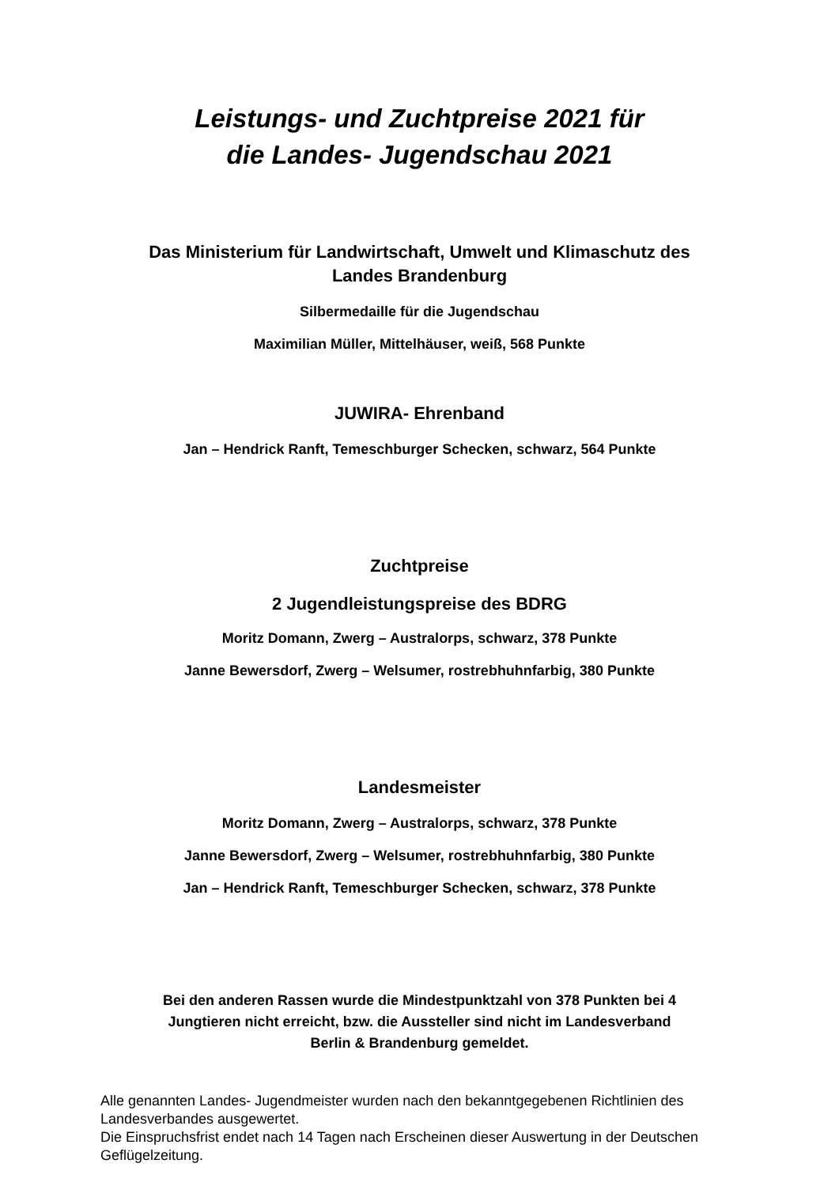Leistungs- und Zuchtpreise 2021 für
die Landes- Jugendschau 2021
Das Ministerium für Landwirtschaft, Umwelt und Klimaschutz des
Landes Brandenburg
Silbermedaille für die Jugendschau
Maximilian Müller, Mittelhäuser, weiß, 568 Punkte
JUWIRA- Ehrenband
Jan – Hendrick Ranft, Temeschburger Schecken, schwarz, 564 Punkte
Zuchtpreise
2 Jugendleistungspreise des BDRG
Moritz Domann, Zwerg – Australorps, schwarz, 378 Punkte
Janne Bewersdorf, Zwerg – Welsumer, rostrebhuhnfarbig, 380 Punkte
Landesmeister
Moritz Domann, Zwerg – Australorps, schwarz, 378 Punkte
Janne Bewersdorf, Zwerg – Welsumer, rostrebhuhnfarbig, 380 Punkte
Jan – Hendrick Ranft, Temeschburger Schecken, schwarz, 378 Punkte
Bei den anderen Rassen wurde die Mindestpunktzahl von 378 Punkten bei 4
Jungtieren nicht erreicht, bzw. die Aussteller sind nicht im Landesverband
Berlin & Brandenburg gemeldet.
Alle genannten Landes- Jugendmeister wurden nach den bekanntgegebenen Richtlinien des Landesverbandes ausgewertet.
Die Einspruchsfrist endet nach 14 Tagen nach Erscheinen dieser Auswertung in der Deutschen Geflügelzeitung.